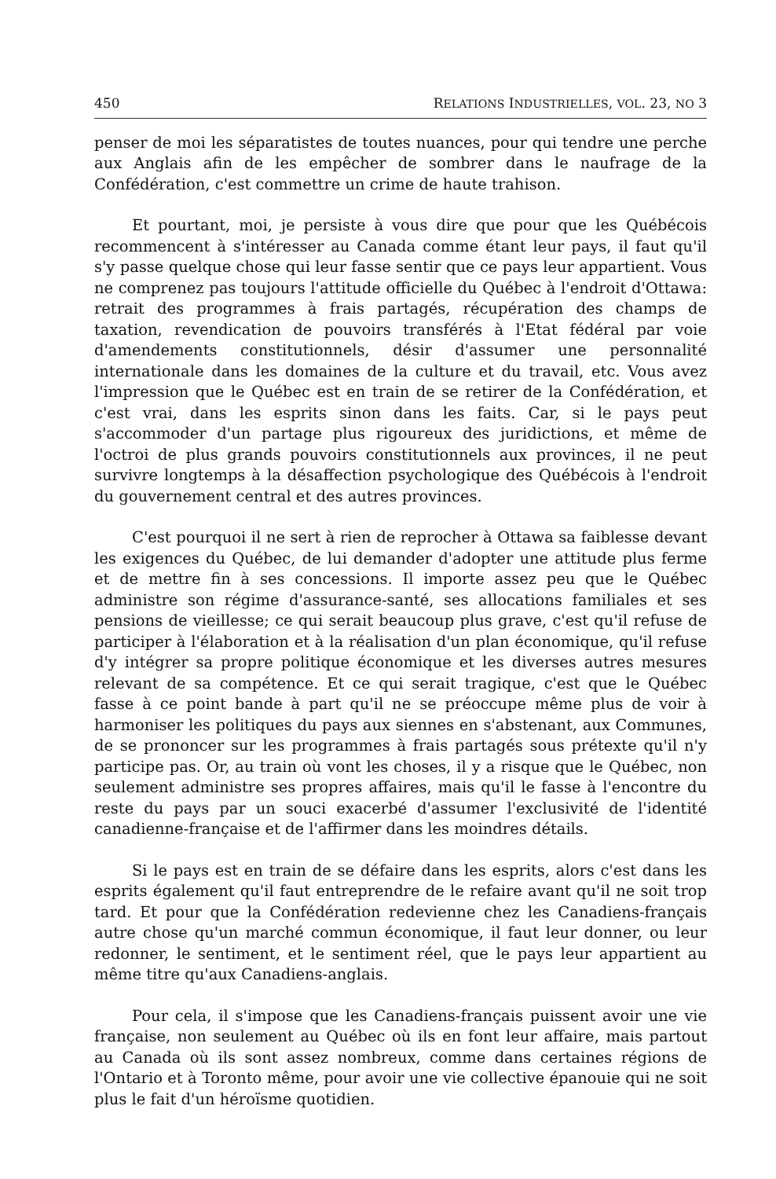450 RELATIONS INDUSTRIELLES, VOL. 23, NO 3
penser de moi les séparatistes de toutes nuances, pour qui tendre une perche aux Anglais afin de les empêcher de sombrer dans le naufrage de la Confédération, c'est commettre un crime de haute trahison.
Et pourtant, moi, je persiste à vous dire que pour que les Québécois recommencent à s'intéresser au Canada comme étant leur pays, il faut qu'il s'y passe quelque chose qui leur fasse sentir que ce pays leur appartient. Vous ne comprenez pas toujours l'attitude officielle du Québec à l'endroit d'Ottawa: retrait des programmes à frais partagés, récupération des champs de taxation, revendication de pouvoirs transférés à l'Etat fédéral par voie d'amendements constitutionnels, désir d'assumer une personnalité internationale dans les domaines de la culture et du travail, etc. Vous avez l'impression que le Québec est en train de se retirer de la Confédération, et c'est vrai, dans les esprits sinon dans les faits. Car, si le pays peut s'accommoder d'un partage plus rigoureux des juridictions, et même de l'octroi de plus grands pouvoirs constitutionnels aux provinces, il ne peut survivre longtemps à la désaffection psychologique des Québécois à l'endroit du gouvernement central et des autres provinces.
C'est pourquoi il ne sert à rien de reprocher à Ottawa sa faiblesse devant les exigences du Québec, de lui demander d'adopter une attitude plus ferme et de mettre fin à ses concessions. Il importe assez peu que le Québec administre son régime d'assurance-santé, ses allocations familiales et ses pensions de vieillesse; ce qui serait beaucoup plus grave, c'est qu'il refuse de participer à l'élaboration et à la réalisation d'un plan économique, qu'il refuse d'y intégrer sa propre politique économique et les diverses autres mesures relevant de sa compétence. Et ce qui serait tragique, c'est que le Québec fasse à ce point bande à part qu'il ne se préoccupe même plus de voir à harmoniser les politiques du pays aux siennes en s'abstenant, aux Communes, de se prononcer sur les programmes à frais partagés sous prétexte qu'il n'y participe pas. Or, au train où vont les choses, il y a risque que le Québec, non seulement administre ses propres affaires, mais qu'il le fasse à l'encontre du reste du pays par un souci exacerbé d'assumer l'exclusivité de l'identité canadienne-française et de l'affirmer dans les moindres détails.
Si le pays est en train de se défaire dans les esprits, alors c'est dans les esprits également qu'il faut entreprendre de le refaire avant qu'il ne soit trop tard. Et pour que la Confédération redevienne chez les Canadiens-français autre chose qu'un marché commun économique, il faut leur donner, ou leur redonner, le sentiment, et le sentiment réel, que le pays leur appartient au même titre qu'aux Canadiens-anglais.
Pour cela, il s'impose que les Canadiens-français puissent avoir une vie française, non seulement au Québec où ils en font leur affaire, mais partout au Canada où ils sont assez nombreux, comme dans certaines régions de l'Ontario et à Toronto même, pour avoir une vie collective épanouie qui ne soit plus le fait d'un héroïsme quotidien.